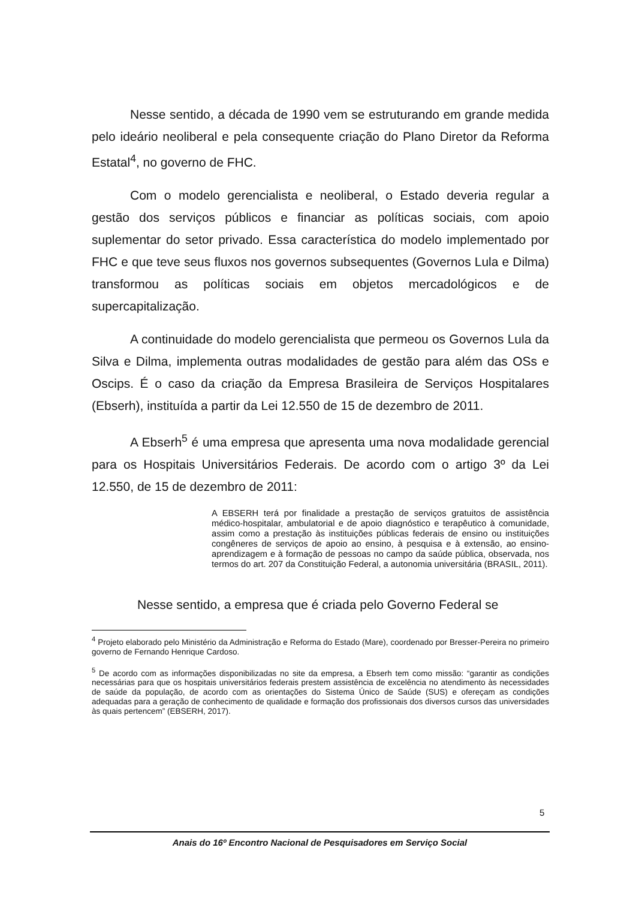Nesse sentido, a década de 1990 vem se estruturando em grande medida pelo ideário neoliberal e pela consequente criação do Plano Diretor da Reforma Estatal<sup>4</sup>, no governo de FHC.
Com o modelo gerencialista e neoliberal, o Estado deveria regular a gestão dos serviços públicos e financiar as políticas sociais, com apoio suplementar do setor privado. Essa característica do modelo implementado por FHC e que teve seus fluxos nos governos subsequentes (Governos Lula e Dilma) transformou as políticas sociais em objetos mercadológicos e de supercapitalização.
A continuidade do modelo gerencialista que permeou os Governos Lula da Silva e Dilma, implementa outras modalidades de gestão para além das OSs e Oscips. É o caso da criação da Empresa Brasileira de Serviços Hospitalares (Ebserh), instituída a partir da Lei 12.550 de 15 de dezembro de 2011.
A Ebserh<sup>5</sup> é uma empresa que apresenta uma nova modalidade gerencial para os Hospitais Universitários Federais. De acordo com o artigo 3º da Lei 12.550, de 15 de dezembro de 2011:
A EBSERH terá por finalidade a prestação de serviços gratuitos de assistência médico-hospitalar, ambulatorial e de apoio diagnóstico e terapêutico à comunidade, assim como a prestação às instituições públicas federais de ensino ou instituições congêneres de serviços de apoio ao ensino, à pesquisa e à extensão, ao ensino-aprendizagem e à formação de pessoas no campo da saúde pública, observada, nos termos do art. 207 da Constituição Federal, a autonomia universitária (BRASIL, 2011).
Nesse sentido, a empresa que é criada pelo Governo Federal se
<sup>4</sup> Projeto elaborado pelo Ministério da Administração e Reforma do Estado (Mare), coordenado por Bresser-Pereira no primeiro governo de Fernando Henrique Cardoso.
<sup>5</sup> De acordo com as informações disponibilizadas no site da empresa, a Ebserh tem como missão: “garantir as condições necessárias para que os hospitais universitários federais prestem assistência de excelência no atendimento às necessidades de saúde da população, de acordo com as orientações do Sistema Único de Saúde (SUS) e ofereçam as condições adequadas para a geração de conhecimento de qualidade e formação dos profissionais dos diversos cursos das universidades às quais pertencem” (EBSERH, 2017).
5
Anais do 16º Encontro Nacional de Pesquisadores em Serviço Social